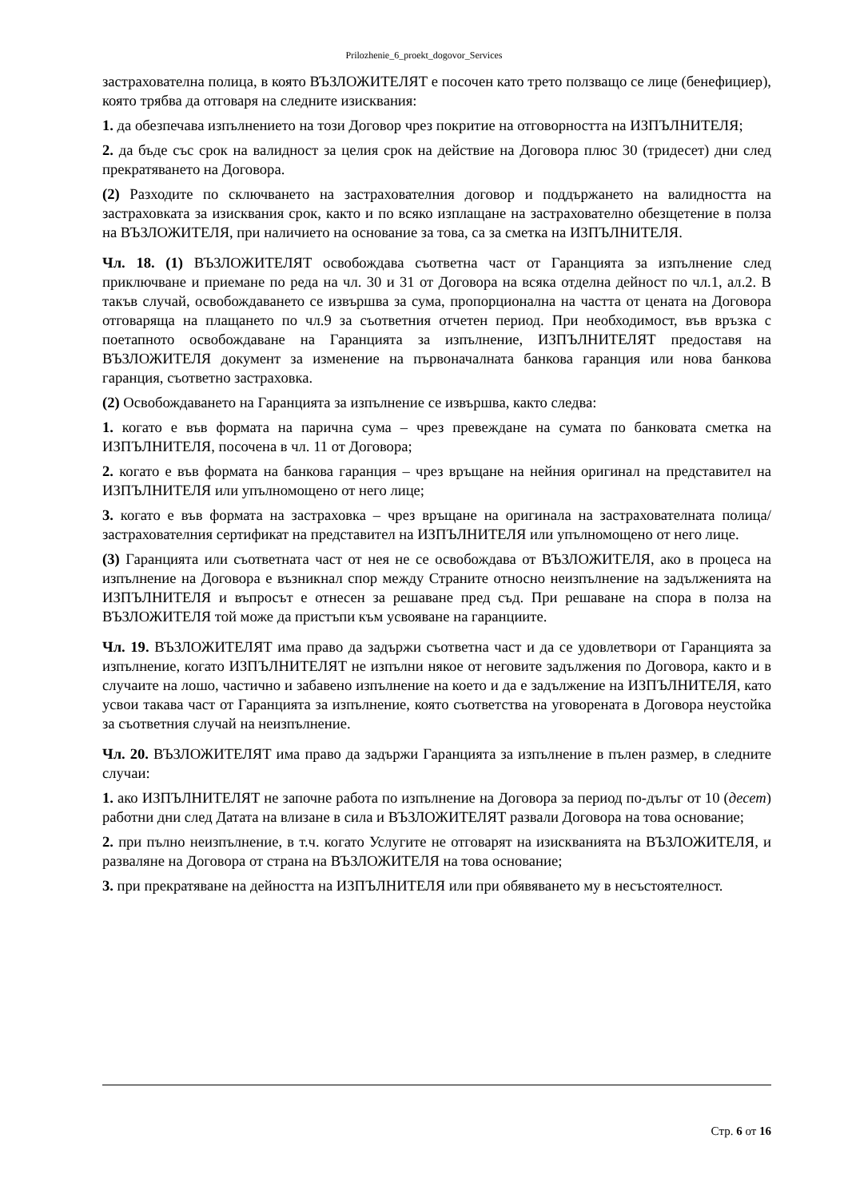Prilozhenie_6_proekt_dogovor_Services
застрахователна полица, в която ВЪЗЛОЖИТЕЛЯТ е посочен като трето ползващо се лице (бенефициер), която трябва да отговаря на следните изисквания:
1. да обезпечава изпълнението на този Договор чрез покритие на отговорността на ИЗПЪЛНИТЕЛЯ;
2. да бъде със срок на валидност за целия срок на действие на Договора плюс 30 (тридесет) дни след прекратяването на Договора.
(2) Разходите по сключването на застрахователния договор и поддържането на валидността на застраховката за изисквания срок, както и по всяко изплащане на застрахователно обезщетение в полза на ВЪЗЛОЖИТЕЛЯ, при наличието на основание за това, са за сметка на ИЗПЪЛНИТЕЛЯ.
Чл. 18. (1) ВЪЗЛОЖИТЕЛЯТ освобождава съответна част от Гаранцията за изпълнение след приключване и приемане по реда на чл. 30 и 31 от Договора на всяка отделна дейност по чл.1, ал.2. В такъв случай, освобождаването се извършва за сума, пропорционална на частта от цената на Договора отговаряща на плащането по чл.9 за съответния отчетен период. При необходимост, във връзка с поетапното освобождаване на Гаранцията за изпълнение, ИЗПЪЛНИТЕЛЯТ предоставя на ВЪЗЛОЖИТЕЛЯ документ за изменение на първоначалната банкова гаранция или нова банкова гаранция, съответно застраховка.
(2) Освобождаването на Гаранцията за изпълнение се извършва, както следва:
1. когато е във формата на парична сума – чрез превеждане на сумата по банковата сметка на ИЗПЪЛНИТЕЛЯ, посочена в чл. 11 от Договора;
2. когато е във формата на банкова гаранция – чрез връщане на нейния оригинал на представител на ИЗПЪЛНИТЕЛЯ или упълномощено от него лице;
3. когато е във формата на застраховка – чрез връщане на оригинала на застрахователната полица/застрахователния сертификат на представител на ИЗПЪЛНИТЕЛЯ или упълномощено от него лице.
(3) Гаранцията или съответната част от нея не се освобождава от ВЪЗЛОЖИТЕЛЯ, ако в процеса на изпълнение на Договора е възникнал спор между Страните относно неизпълнение на задълженията на ИЗПЪЛНИТЕЛЯ и въпросът е отнесен за решаване пред съд. При решаване на спора в полза на ВЪЗЛОЖИТЕЛЯ той може да пристъпи към усвояване на гаранциите.
Чл. 19. ВЪЗЛОЖИТЕЛЯТ има право да задържи съответна част и да се удовлетвори от Гаранцията за изпълнение, когато ИЗПЪЛНИТЕЛЯТ не изпълни някое от неговите задължения по Договора, както и в случаите на лошо, частично и забавено изпълнение на което и да е задължение на ИЗПЪЛНИТЕЛЯ, като усвои такава част от Гаранцията за изпълнение, която съответства на уговорената в Договора неустойка за съответния случай на неизпълнение.
Чл. 20. ВЪЗЛОЖИТЕЛЯТ има право да задържи Гаранцията за изпълнение в пълен размер, в следните случаи:
1. ако ИЗПЪЛНИТЕЛЯТ не започне работа по изпълнение на Договора за период по-дълъг от 10 (десет) работни дни след Датата на влизане в сила и ВЪЗЛОЖИТЕЛЯТ развали Договора на това основание;
2. при пълно неизпълнение, в т.ч. когато Услугите не отговарят на изискванията на ВЪЗЛОЖИТЕЛЯ, и разваляне на Договора от страна на ВЪЗЛОЖИТЕЛЯ на това основание;
3. при прекратяване на дейността на ИЗПЪЛНИТЕЛЯ или при обявяването му в несъстоятелност.
Стр. 6 от 16